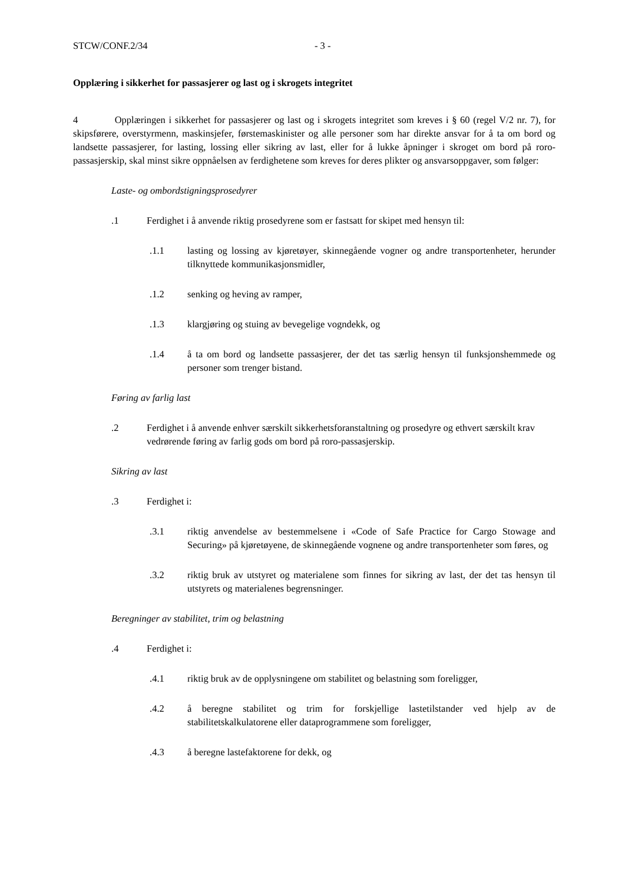STCW/CONF.2/34 - 3 -
Opplæring i sikkerhet for passasjerer og last og i skrogets integritet
4 Opplæringen i sikkerhet for passasjerer og last og i skrogets integritet som kreves i § 60 (regel V/2 nr. 7), for skipsførere, overstyrmenn, maskinsjefer, førstemaskinister og alle personer som har direkte ansvar for å ta om bord og landsette passasjerer, for lasting, lossing eller sikring av last, eller for å lukke åpninger i skroget om bord på roro-passasjerskip, skal minst sikre oppnåelsen av ferdighetene som kreves for deres plikter og ansvarsoppgaver, som følger:
Laste- og ombordstigningsprosedyrer
.1 Ferdighet i å anvende riktig prosedyrene som er fastsatt for skipet med hensyn til:
.1.1 lasting og lossing av kjøretøyer, skinnegående vogner og andre transportenheter, herunder tilknyttede kommunikasjonsmidler,
.1.2 senking og heving av ramper,
.1.3 klargjøring og stuing av bevegelige vogndekk, og
.1.4 å ta om bord og landsette passasjerer, der det tas særlig hensyn til funksjonshemmede og personer som trenger bistand.
Føring av farlig last
.2 Ferdighet i å anvende enhver særskilt sikkerhetsforanstaltning og prosedyre og ethvert særskilt krav vedrørende føring av farlig gods om bord på roro-passasjerskip.
Sikring av last
.3 Ferdighet i:
.3.1 riktig anvendelse av bestemmelsene i «Code of Safe Practice for Cargo Stowage and Securing» på kjøretøyene, de skinnegående vognene og andre transportenheter som føres, og
.3.2 riktig bruk av utstyret og materialene som finnes for sikring av last, der det tas hensyn til utstyrets og materialenes begrensninger.
Beregninger av stabilitet, trim og belastning
.4 Ferdighet i:
.4.1 riktig bruk av de opplysningene om stabilitet og belastning som foreligger,
.4.2 å beregne stabilitet og trim for forskjellige lastetilstander ved hjelp av de stabilitetskalkulatorene eller dataprogrammene som foreligger,
.4.3 å beregne lastefaktorene for dekk, og